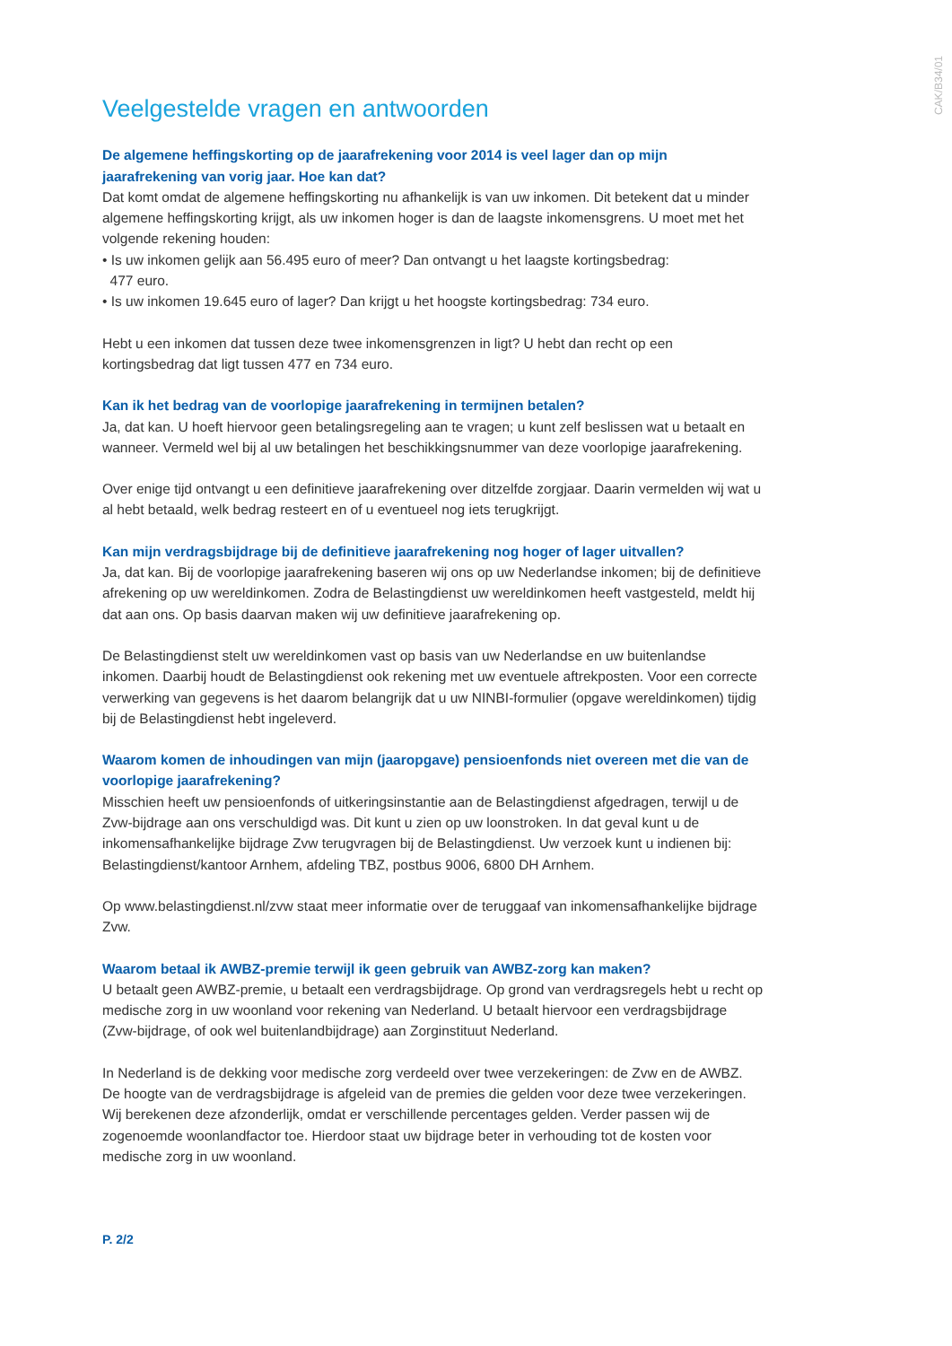CAK/B34/01
Veelgestelde vragen en antwoorden
De algemene heffingskorting op de jaarafrekening voor 2014 is veel lager dan op mijn jaarafrekening van vorig jaar. Hoe kan dat?
Dat komt omdat de algemene heffingskorting nu afhankelijk is van uw inkomen. Dit betekent dat u minder algemene heffingskorting krijgt, als uw inkomen hoger is dan de laagste inkomensgrens. U moet met het volgende rekening houden:
• Is uw inkomen gelijk aan 56.495 euro of meer? Dan ontvangt u het laagste kortingsbedrag:
477 euro.
• Is uw inkomen 19.645 euro of lager? Dan krijgt u het hoogste kortingsbedrag: 734 euro.
Hebt u een inkomen dat tussen deze twee inkomensgrenzen in ligt? U hebt dan recht op een kortingsbedrag dat ligt tussen 477 en 734 euro.
Kan ik het bedrag van de voorlopige jaarafrekening in termijnen betalen?
Ja, dat kan. U hoeft hiervoor geen betalingsregeling aan te vragen; u kunt zelf beslissen wat u betaalt en wanneer. Vermeld wel bij al uw betalingen het beschikkingsnummer van deze voorlopige jaarafrekening.
Over enige tijd ontvangt u een definitieve jaarafrekening over ditzelfde zorgjaar. Daarin vermelden wij wat u al hebt betaald, welk bedrag resteert en of u eventueel nog iets terugkrijgt.
Kan mijn verdragsbijdrage bij de definitieve jaarafrekening nog hoger of lager uitvallen?
Ja, dat kan. Bij de voorlopige jaarafrekening baseren wij ons op uw Nederlandse inkomen; bij de definitieve afrekening op uw wereldinkomen. Zodra de Belastingdienst uw wereldinkomen heeft vastgesteld, meldt hij dat aan ons. Op basis daarvan maken wij uw definitieve jaarafrekening op.
De Belastingdienst stelt uw wereldinkomen vast op basis van uw Nederlandse en uw buitenlandse inkomen. Daarbij houdt de Belastingdienst ook rekening met uw eventuele aftrekposten. Voor een correcte verwerking van gegevens is het daarom belangrijk dat u uw NINBI-formulier (opgave wereldinkomen) tijdig bij de Belastingdienst hebt ingeleverd.
Waarom komen de inhoudingen van mijn (jaaropgave) pensioenfonds niet overeen met die van de voorlopige jaarafrekening?
Misschien heeft uw pensioenfonds of uitkeringsinstantie aan de Belastingdienst afgedragen, terwijl u de Zvw-bijdrage aan ons verschuldigd was. Dit kunt u zien op uw loonstroken. In dat geval kunt u de inkomensafhankelijke bijdrage Zvw terugvragen bij de Belastingdienst. Uw verzoek kunt u indienen bij: Belastingdienst/kantoor Arnhem, afdeling TBZ, postbus 9006, 6800 DH Arnhem.
Op www.belastingdienst.nl/zvw staat meer informatie over de teruggaaf van inkomensafhankelijke bijdrage Zvw.
Waarom betaal ik AWBZ-premie terwijl ik geen gebruik van AWBZ-zorg kan maken?
U betaalt geen AWBZ-premie, u betaalt een verdragsbijdrage. Op grond van verdragsregels hebt u recht op medische zorg in uw woonland voor rekening van Nederland. U betaalt hiervoor een verdragsbijdrage (Zvw-bijdrage, of ook wel buitenlandbijdrage) aan Zorginstituut Nederland.
In Nederland is de dekking voor medische zorg verdeeld over twee verzekeringen: de Zvw en de AWBZ. De hoogte van de verdragsbijdrage is afgeleid van de premies die gelden voor deze twee verzekeringen. Wij berekenen deze afzonderlijk, omdat er verschillende percentages gelden. Verder passen wij de zogenoemde woonlandfactor toe. Hierdoor staat uw bijdrage beter in verhouding tot de kosten voor medische zorg in uw woonland.
P. 2/2